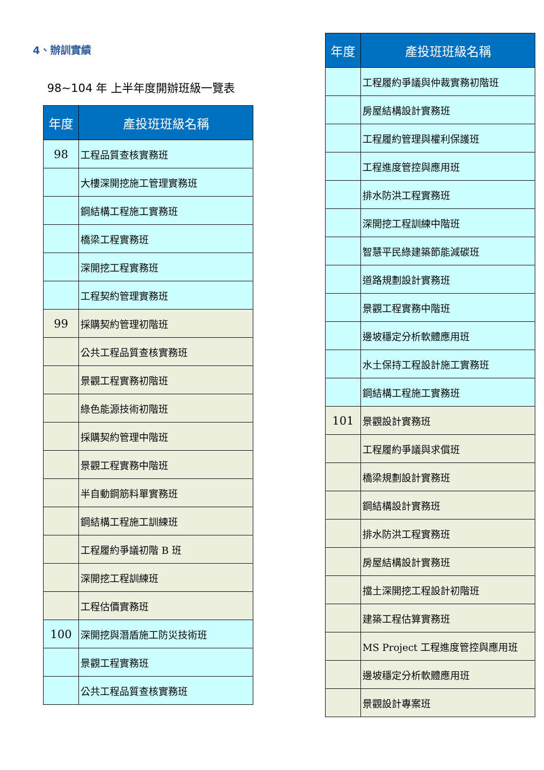4、辦訓實績
98~104 年 上半年度開辦班級一覽表
| 年度 | 產投班班級名稱 |
| --- | --- |
| 98 | 工程品質查核實務班 |
| | 大樓深開挖施工管理實務班 |
| | 鋼結構工程施工實務班 |
| | 橋梁工程實務班 |
| | 深開挖工程實務班 |
| | 工程契約管理實務班 |
| 99 | 採購契約管理初階班 |
| | 公共工程品質查核實務班 |
| | 景觀工程實務初階班 |
| | 綠色能源技術初階班 |
| | 採購契約管理中階班 |
| | 景觀工程實務中階班 |
| | 半自動鋼筋料單實務班 |
| | 鋼結構工程施工訓練班 |
| | 工程履約爭議初階 B 班 |
| | 深開挖工程訓練班 |
| | 工程估價實務班 |
| 100 | 深開挖與潛盾施工防災技術班 |
| | 景觀工程實務班 |
| | 公共工程品質查核實務班 |
| 年度 | 產投班班級名稱 |
| --- | --- |
| | 工程履約爭議與仲裁實務初階班 |
| | 房屋結構設計實務班 |
| | 工程履約管理與權利保護班 |
| | 工程進度管控與應用班 |
| | 排水防洪工程實務班 |
| | 深開挖工程訓練中階班 |
| | 智慧平民綠建築節能減碳班 |
| | 道路規劃設計實務班 |
| | 景觀工程實務中階班 |
| | 邊坡穩定分析軟體應用班 |
| | 水土保持工程設計施工實務班 |
| | 鋼結構工程施工實務班 |
| 101 | 景觀設計實務班 |
| | 工程履約爭議與求償班 |
| | 橋梁規劃設計實務班 |
| | 鋼結構設計實務班 |
| | 排水防洪工程實務班 |
| | 房屋結構設計實務班 |
| | 擋土深開挖工程設計初階班 |
| | 建築工程估算實務班 |
| | MS Project 工程進度管控與應用班 |
| | 邊坡穩定分析軟體應用班 |
| | 景觀設計專案班 |